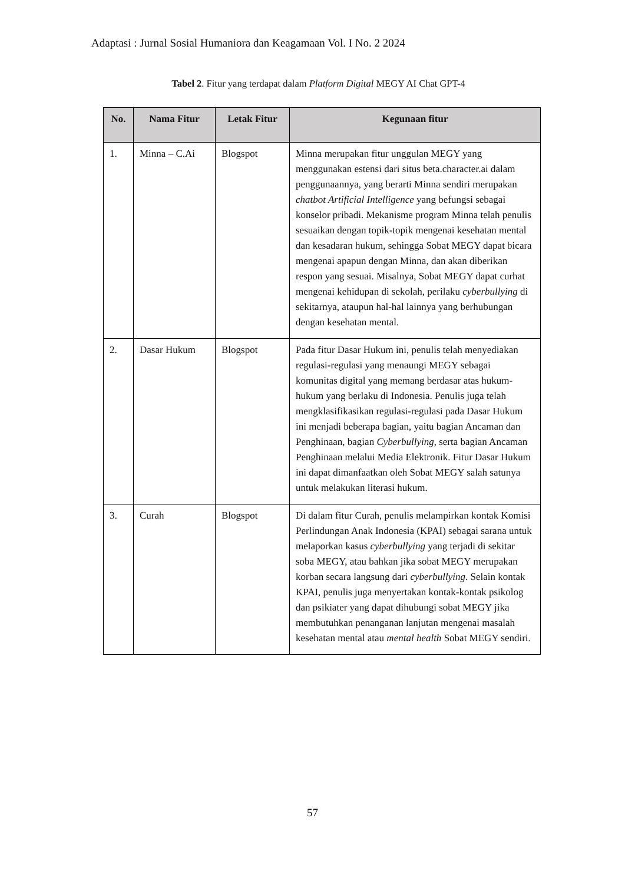Adaptasi : Jurnal Sosial Humaniora dan Keagamaan Vol. I No. 2 2024
Tabel 2. Fitur yang terdapat dalam Platform Digital MEGY AI Chat GPT-4
| No. | Nama Fitur | Letak Fitur | Kegunaan fitur |
| --- | --- | --- | --- |
| 1. | Minna – C.Ai | Blogspot | Minna merupakan fitur unggulan MEGY yang menggunakan estensi dari situs beta.character.ai dalam penggunaannya, yang berarti Minna sendiri merupakan chatbot Artificial Intelligence yang befungsi sebagai konselor pribadi. Mekanisme program Minna telah penulis sesuaikan dengan topik-topik mengenai kesehatan mental dan kesadaran hukum, sehingga Sobat MEGY dapat bicara mengenai apapun dengan Minna, dan akan diberikan respon yang sesuai. Misalnya, Sobat MEGY dapat curhat mengenai kehidupan di sekolah, perilaku cyberbullying di sekitarnya, ataupun hal-hal lainnya yang berhubungan dengan kesehatan mental. |
| 2. | Dasar Hukum | Blogspot | Pada fitur Dasar Hukum ini, penulis telah menyediakan regulasi-regulasi yang menaungi MEGY sebagai komunitas digital yang memang berdasar atas hukum-hukum yang berlaku di Indonesia. Penulis juga telah mengklasifikasikan regulasi-regulasi pada Dasar Hukum ini menjadi beberapa bagian, yaitu bagian Ancaman dan Penghinaan, bagian Cyberbullying , serta bagian Ancaman Penghinaan melalui Media Elektronik. Fitur Dasar Hukum ini dapat dimanfaatkan oleh Sobat MEGY salah satunya untuk melakukan literasi hukum. |
| 3. | Curah | Blogspot | Di dalam fitur Curah, penulis melampirkan kontak Komisi Perlindungan Anak Indonesia (KPAI) sebagai sarana untuk melaporkan kasus cyberbullying yang terjadi di sekitar soba MEGY, atau bahkan jika sobat MEGY merupakan korban secara langsung dari cyberbullying . Selain kontak KPAI, penulis juga menyertakan kontak-kontak psikolog dan psikiater yang dapat dihubungi sobat MEGY jika membutuhkan penanganan lanjutan mengenai masalah kesehatan mental atau mental health Sobat MEGY sendiri. |
57